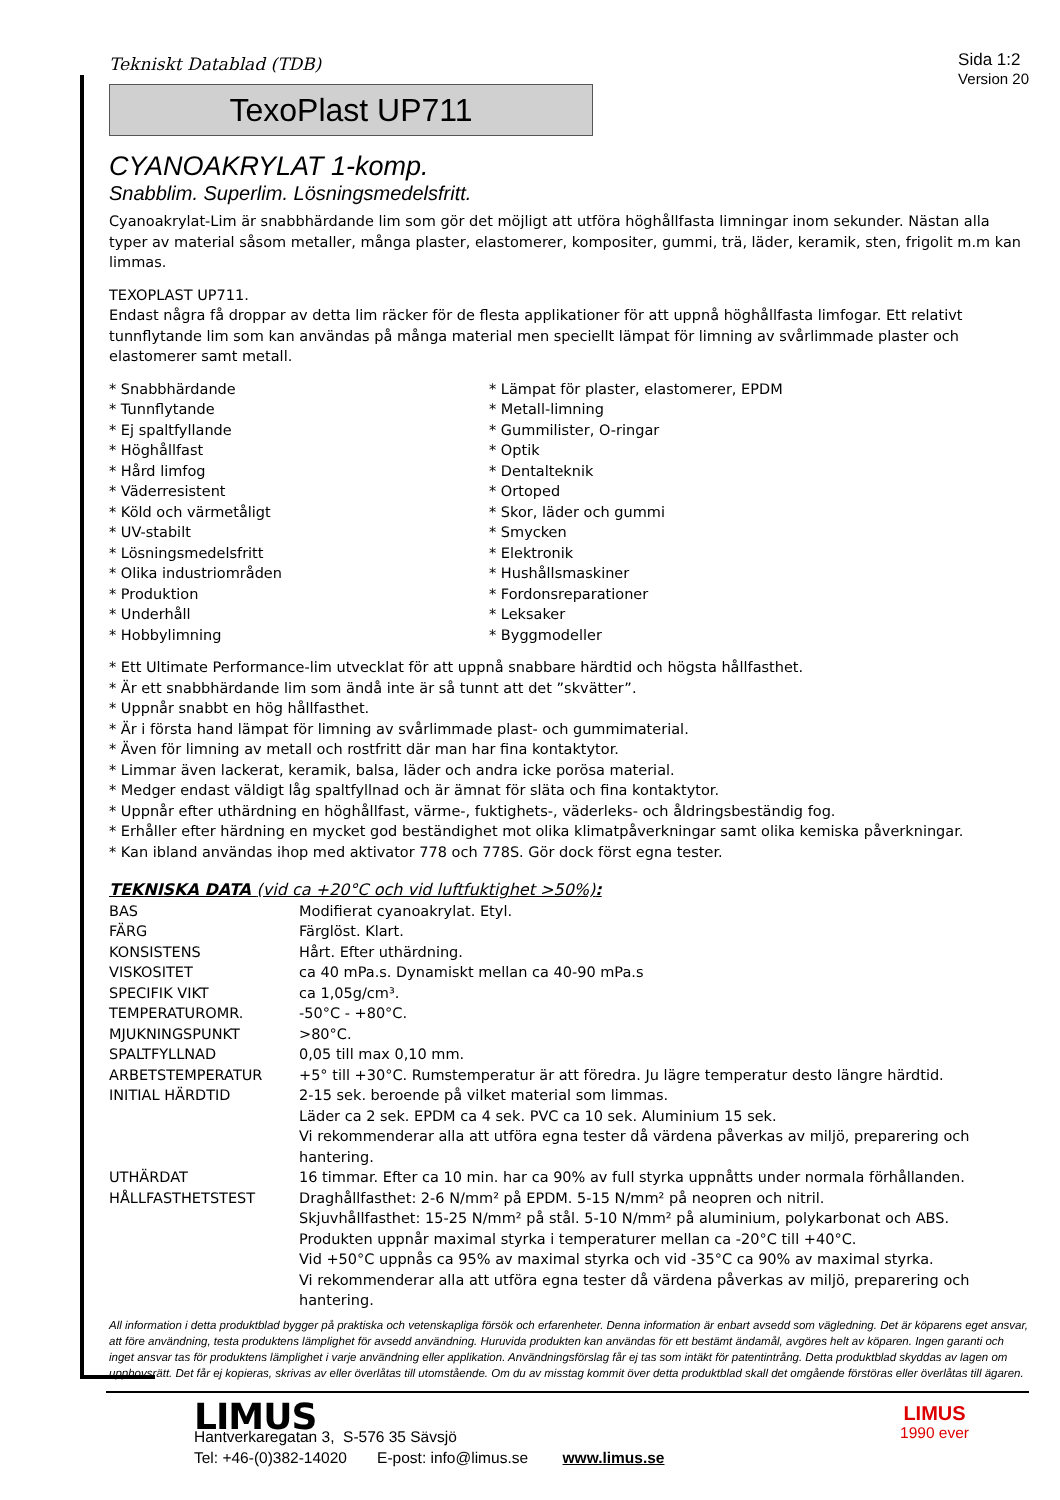Tekniskt Datablad (TDB)
Sida 1:2
Version 20
TexoPlast UP711
CYANOAKRYLAT 1-komp.
Snabblim. Superlim. Lösningsmedelsfritt.
Cyanoakrylat-Lim är snabbhärdande lim som gör det möjligt att utföra höghållfasta limningar inom sekunder. Nästan alla typer av material såsom metaller, många plaster, elastomerer, kompositer, gummi, trä, läder, keramik, sten, frigolit m.m kan limmas.
TEXOPLAST UP711.
Endast några få droppar av detta lim räcker för de flesta applikationer för att uppnå höghållfasta limfogar. Ett relativt tunnflytande lim som kan användas på många material men speciellt lämpat för limning av svårlimmade plaster och elastomerer samt metall.
* Snabbhärdande
* Tunnflytande
* Ej spaltfyllande
* Höghållfast
* Hård limfog
* Väderresistent
* Köld och värmetåligt
* UV-stabilt
* Lösningsmedelsfritt
* Olika industriområden
* Produktion
* Underhåll
* Hobbylimning
* Lämpat för plaster, elastomerer, EPDM
* Metall-limning
* Gummilister, O-ringar
* Optik
* Dentalteknik
* Ortoped
* Skor, läder och gummi
* Smycken
* Elektronik
* Hushållsmaskiner
* Fordonsreparationer
* Leksaker
* Byggmodeller
* Ett Ultimate Performance-lim utvecklat för att uppnå snabbare härdtid och högsta hållfasthet.
* Är ett snabbhärdande lim som ändå inte är så tunnt att det ”skvätter”.
* Uppnår snabbt en hög hållfasthet.
* Är i första hand lämpat för limning av svårlimmade plast- och gummimaterial.
* Även för limning av metall och rostfritt där man har fina kontaktytor.
* Limmar även lackerat, keramik, balsa, läder och andra icke porösa material.
* Medger endast väldigt låg spaltfyllnad och är ämnat för släta och fina kontaktytor.
* Uppnår efter uthärdning en höghållfast, värme-, fuktighets-, väderleks- och åldringsbeständig fog.
* Erhåller efter härdning en mycket god beständighet mot olika klimatpåverkningar samt olika kemiska påverkningar.
* Kan ibland användas ihop med aktivator 778 och 778S. Gör dock först egna tester.
TEKNISKA DATA (vid ca +20°C och vid luftfuktighet >50%):
| BAS | Modifierat cyanoakrylat. Etyl. |
| FÄRG | Färglöst. Klart. |
| KONSISTENS | Hårt. Efter uthärdning. |
| VISKOSITET | ca 40 mPa.s. Dynamiskt mellan ca 40-90 mPa.s |
| SPECIFIK VIKT | ca 1,05g/cm³. |
| TEMPERATUROMR. | -50°C - +80°C. |
| MJUKNINGSPUNKT | >80°C. |
| SPALTFYLLNAD | 0,05 till max 0,10 mm. |
| ARBETSTEMPERATUR | +5° till +30°C. Rumstemperatur är att föredra. Ju lägre temperatur desto längre härdtid. |
| INITIAL HÄRDTID | 2-15 sek. beroende på vilket material som limmas. Läder ca 2 sek. EPDM ca 4 sek. PVC ca 10 sek. Aluminium 15 sek. Vi rekommenderar alla att utföra egna tester då värdena påverkas av miljö, preparering och hantering. |
| UTHÄRDAT | 16 timmar. Efter ca 10 min. har ca 90% av full styrka uppnåtts under normala förhållanden. |
| HÅLLFASTHETSTEST | Draghållfasthet: 2-6 N/mm² på EPDM. 5-15 N/mm² på neopren och nitril. Skjuvhållfasthet: 15-25 N/mm² på stål. 5-10 N/mm² på aluminium, polykarbonat och ABS. Produkten uppnår maximal styrka i temperaturer mellan ca -20°C till +40°C. Vid +50°C uppnås ca 95% av maximal styrka och vid -35°C ca 90% av maximal styrka. Vi rekommenderar alla att utföra egna tester då värdena påverkas av miljö, preparering och hantering. |
All information i detta produktblad bygger på praktiska och vetenskapliga försök och erfarenheter. Denna information är enbart avsedd som vägledning. Det är köparens eget ansvar, att före användning, testa produktens lämplighet för avsedd användning. Huruvida produkten kan användas för ett bestämt ändamål, avgöres helt av köparen. Ingen garanti och inget ansvar tas för produktens lämplighet i varje användning eller applikation. Användningsförslag får ej tas som intäkt för patentintrång. Detta produktblad skyddas av lagen om upphovsrätt. Det får ej kopieras, skrivas av eller överlåtas till utomstående. Om du av misstag kommit över detta produktblad skall det omgående förstöras eller överlåtas till ägaren.
LIMUS
Hantverkaregatan 3, S-576 35 Sävsjö
Tel: +46-(0)382-14020 E-post: info@limus.se www.limus.se
LIMUS
1990 ever